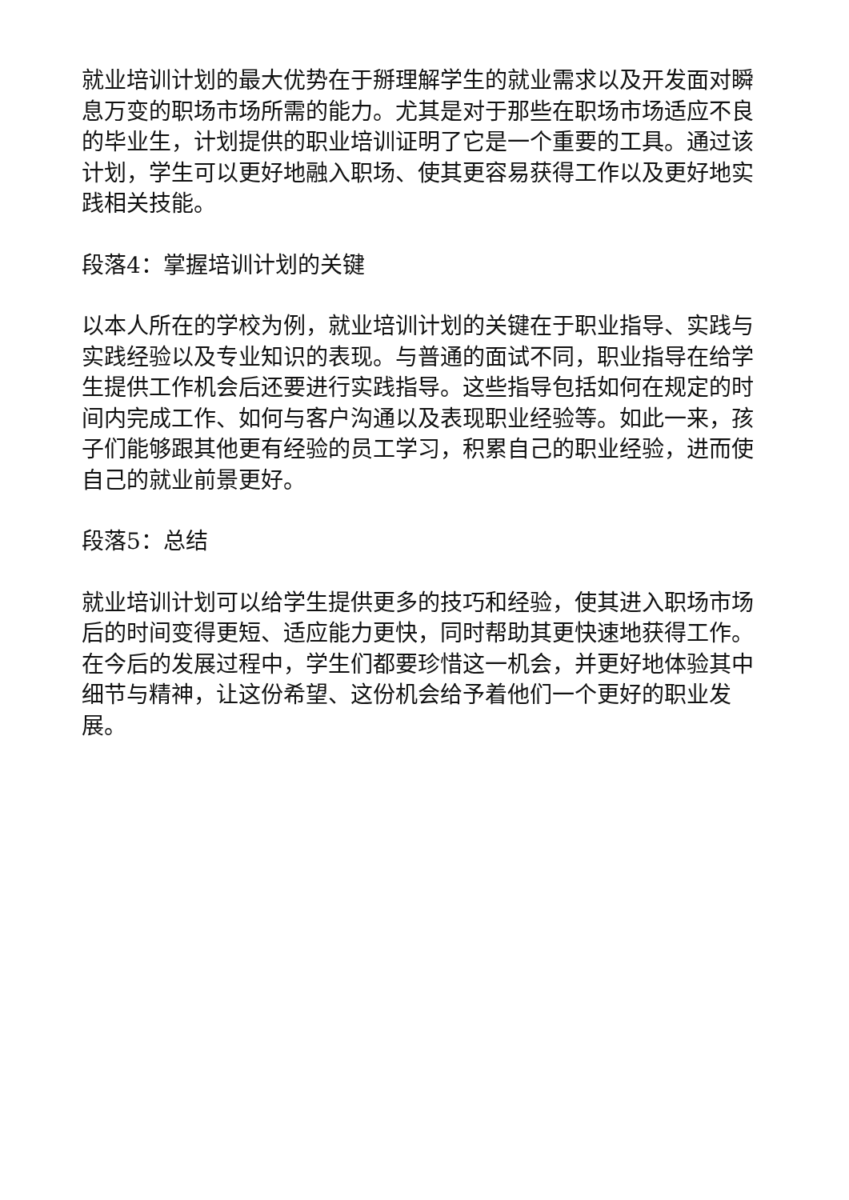就业培训计划的最大优势在于掰理解学生的就业需求以及开发面对瞬息万变的职场市场所需的能力。尤其是对于那些在职场市场适应不良的毕业生，计划提供的职业培训证明了它是一个重要的工具。通过该计划，学生可以更好地融入职场、使其更容易获得工作以及更好地实践相关技能。
段落4：掌握培训计划的关键
以本人所在的学校为例，就业培训计划的关键在于职业指导、实践与实践经验以及专业知识的表现。与普通的面试不同，职业指导在给学生提供工作机会后还要进行实践指导。这些指导包括如何在规定的时间内完成工作、如何与客户沟通以及表现职业经验等。如此一来，孩子们能够跟其他更有经验的员工学习，积累自己的职业经验，进而使自己的就业前景更好。
段落5：总结
就业培训计划可以给学生提供更多的技巧和经验，使其进入职场市场后的时间变得更短、适应能力更快，同时帮助其更快速地获得工作。在今后的发展过程中，学生们都要珍惜这一机会，并更好地体验其中细节与精神，让这份希望、这份机会给予着他们一个更好的职业发展。